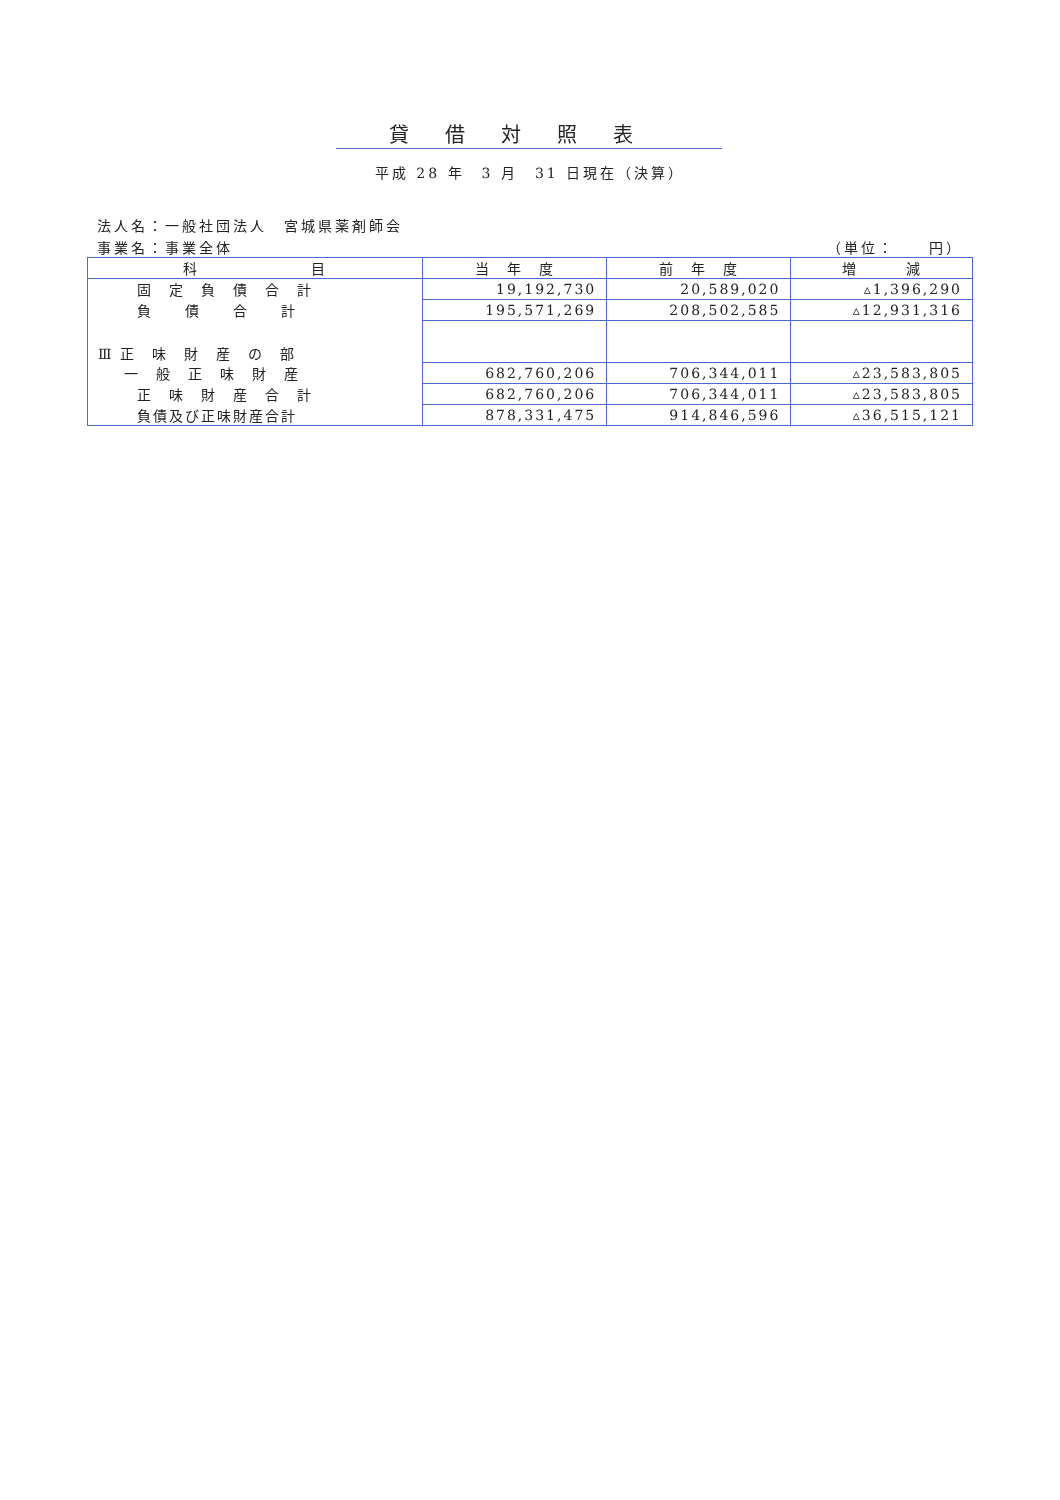貸借対照表
平成 28 年　3 月　31 日現在（決算）
法人名：一般社団法人　宮城県薬剤師会
事業名：事業全体 （単位：　　円）
| 科 目 | 当 年 度 | 前 年 度 | 増 減 |
| --- | --- | --- | --- |
| 固 定 負 債 合 計 | 19,192,730 | 20,589,020 | ▵1,396,290 |
| 負 債 合 計 | 195,571,269 | 208,502,585 | ▵12,931,316 |
| Ⅲ 正 味 財 産 の 部 | | | |
| 一 般 正 味 財 産 | 682,760,206 | 706,344,011 | ▵23,583,805 |
| 正 味 財 産 合 計 | 682,760,206 | 706,344,011 | ▵23,583,805 |
| 負債及び正味財産合計 | 878,331,475 | 914,846,596 | ▵36,515,121 |